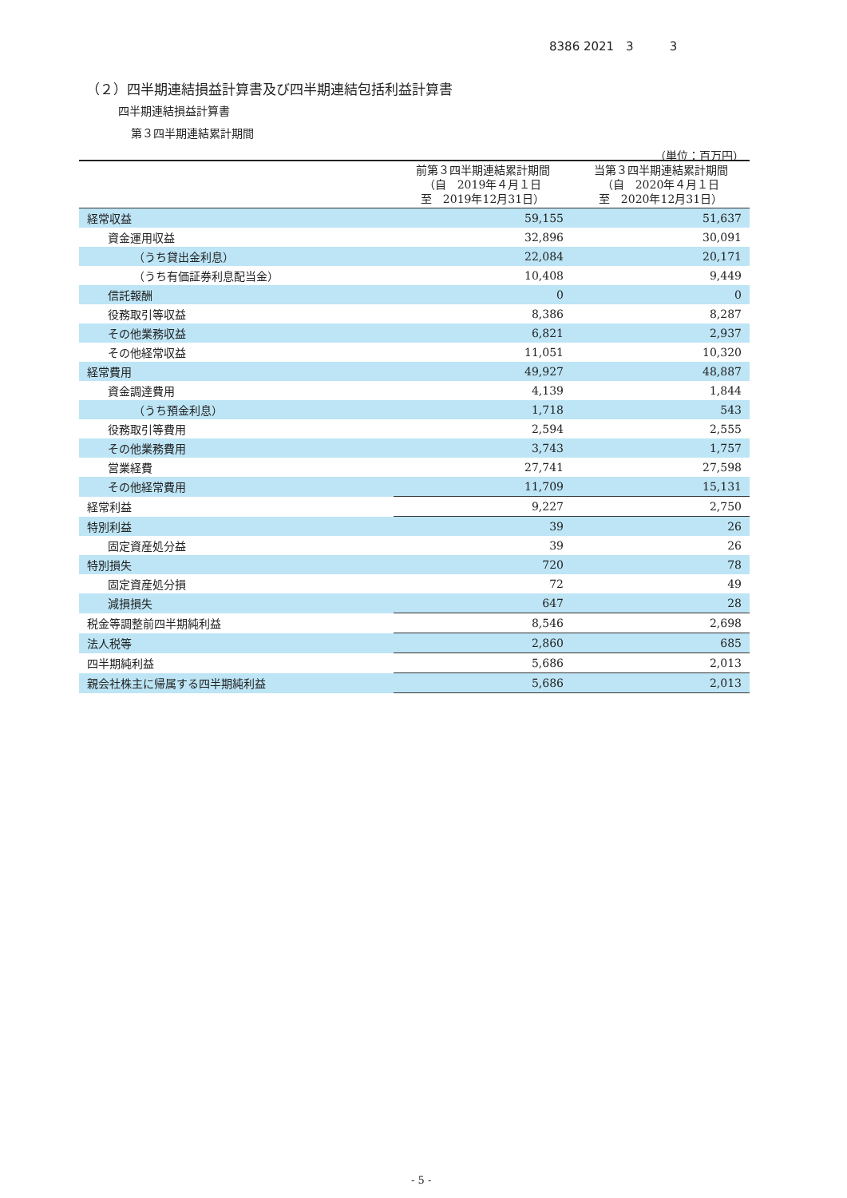8386 2021　3　　　3
（２）四半期連結損益計算書及び四半期連結包括利益計算書
四半期連結損益計算書
第３四半期連結累計期間
（単位：百万円）
| | 前第３四半期連結累計期間 （自 2019年４月１日 至 2019年12月31日） | 当第３四半期連結累計期間 （自 2020年４月１日 至 2020年12月31日） |
| --- | --- | --- |
| 経常収益 | 59,155 | 51,637 |
| 資金運用収益 | 32,896 | 30,091 |
| （うち貸出金利息） | 22,084 | 20,171 |
| （うち有価証券利息配当金） | 10,408 | 9,449 |
| 信託報酬 | 0 | 0 |
| 役務取引等収益 | 8,386 | 8,287 |
| その他業務収益 | 6,821 | 2,937 |
| その他経常収益 | 11,051 | 10,320 |
| 経常費用 | 49,927 | 48,887 |
| 資金調達費用 | 4,139 | 1,844 |
| （うち預金利息） | 1,718 | 543 |
| 役務取引等費用 | 2,594 | 2,555 |
| その他業務費用 | 3,743 | 1,757 |
| 営業経費 | 27,741 | 27,598 |
| その他経常費用 | 11,709 | 15,131 |
| 経常利益 | 9,227 | 2,750 |
| 特別利益 | 39 | 26 |
| 固定資産処分益 | 39 | 26 |
| 特別損失 | 720 | 78 |
| 固定資産処分損 | 72 | 49 |
| 減損損失 | 647 | 28 |
| 税金等調整前四半期純利益 | 8,546 | 2,698 |
| 法人税等 | 2,860 | 685 |
| 四半期純利益 | 5,686 | 2,013 |
| 親会社株主に帰属する四半期純利益 | 5,686 | 2,013 |
- 5 -